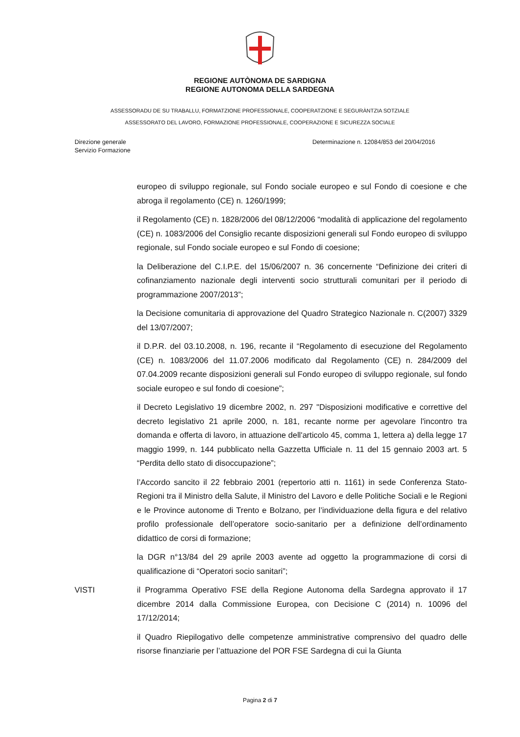REGIONE AUTÒNOMA DE SARDIGNA
REGIONE AUTONOMA DELLA SARDEGNA
ASSESSORADU DE SU TRABALLU, FORMATZIONE PROFESSIONALE, COOPERATZIONE E SEGURÀNTZIA SOTZIALE
ASSESSORATO DEL LAVORO, FORMAZIONE PROFESSIONALE, COOPERAZIONE E SICUREZZA SOCIALE
Direzione generale
Servizio Formazione
Determinazione n. 12084/853 del 20/04/2016
europeo di sviluppo regionale, sul Fondo sociale europeo e sul Fondo di coesione e che abroga il regolamento (CE) n. 1260/1999;
il Regolamento (CE) n. 1828/2006 del 08/12/2006 “modalità di applicazione del regolamento (CE) n. 1083/2006 del Consiglio recante disposizioni generali sul Fondo europeo di sviluppo regionale, sul Fondo sociale europeo e sul Fondo di coesione;
la Deliberazione del C.I.P.E. del 15/06/2007 n. 36 concernente “Definizione dei criteri di cofinanziamento nazionale degli interventi socio strutturali comunitari per il periodo di programmazione 2007/2013”;
la Decisione comunitaria di approvazione del Quadro Strategico Nazionale n. C(2007) 3329 del 13/07/2007;
il D.P.R. del 03.10.2008, n. 196, recante il “Regolamento di esecuzione del Regolamento (CE) n. 1083/2006 del 11.07.2006 modificato dal Regolamento (CE) n. 284/2009 del 07.04.2009 recante disposizioni generali sul Fondo europeo di sviluppo regionale, sul fondo sociale europeo e sul fondo di coesione”;
il Decreto Legislativo 19 dicembre 2002, n. 297 "Disposizioni modificative e correttive del decreto legislativo 21 aprile 2000, n. 181, recante norme per agevolare l'incontro tra domanda e offerta di lavoro, in attuazione dell'articolo 45, comma 1, lettera a) della legge 17 maggio 1999, n. 144 pubblicato nella Gazzetta Ufficiale n. 11 del 15 gennaio 2003 art. 5 “Perdita dello stato di disoccupazione”;
l’Accordo sancito il 22 febbraio 2001 (repertorio atti n. 1161) in sede Conferenza Stato-Regioni tra il Ministro della Salute, il Ministro del Lavoro e delle Politiche Sociali e le Regioni e le Province autonome di Trento e Bolzano, per l’individuazione della figura e del relativo profilo professionale dell’operatore socio-sanitario per a definizione dell’ordinamento didattico de corsi di formazione;
la DGR n°13/84 del 29 aprile 2003 avente ad oggetto la programmazione di corsi di qualificazione di “Operatori socio sanitari”;
VISTI il Programma Operativo FSE della Regione Autonoma della Sardegna approvato il 17 dicembre 2014 dalla Commissione Europea, con Decisione C (2014) n. 10096 del 17/12/2014;
il Quadro Riepilogativo delle competenze amministrative comprensivo del quadro delle risorse finanziarie per l’attuazione del POR FSE Sardegna di cui la Giunta
Pagina 2 di 7